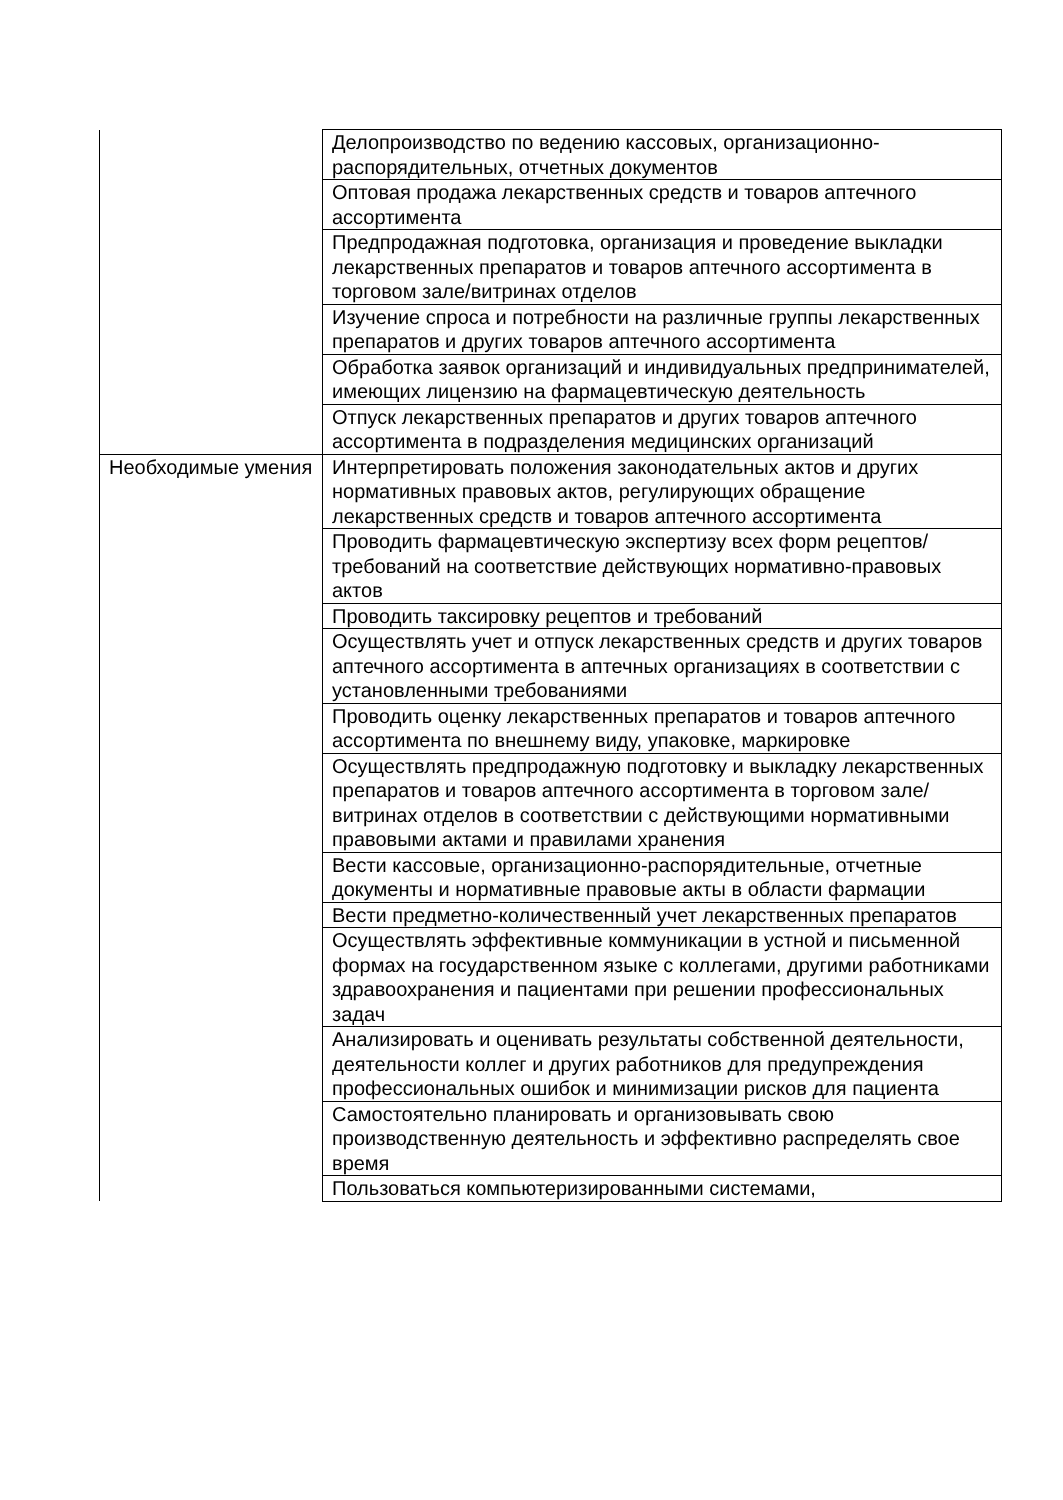| | Делопроизводство по ведению кассовых, организационно-распорядительных, отчетных документов |
| | Оптовая продажа лекарственных средств и товаров аптечного ассортимента |
| | Предпродажная подготовка, организация и проведение выкладки лекарственных препаратов и товаров аптечного ассортимента в торговом зале/витринах отделов |
| | Изучение спроса и потребности на различные группы лекарственных препаратов и других товаров аптечного ассортимента |
| | Обработка заявок организаций и индивидуальных предпринимателей, имеющих лицензию на фармацевтическую деятельность |
| | Отпуск лекарственных препаратов и других товаров аптечного ассортимента в подразделения медицинских организаций |
| Необходимые умения | Интерпретировать положения законодательных актов и других нормативных правовых актов, регулирующих обращение лекарственных средств и товаров аптечного ассортимента |
| | Проводить фармацевтическую экспертизу всех форм рецептов/требований на соответствие действующих нормативно-правовых актов |
| | Проводить таксировку рецептов и требований |
| | Осуществлять учет и отпуск лекарственных средств и других товаров аптечного ассортимента в аптечных организациях в соответствии с установленными требованиями |
| | Проводить оценку лекарственных препаратов и товаров аптечного ассортимента по внешнему виду, упаковке, маркировке |
| | Осуществлять предпродажную подготовку и выкладку лекарственных препаратов и товаров аптечного ассортимента в торговом зале/витринах отделов в соответствии с действующими нормативными правовыми актами и правилами хранения |
| | Вести кассовые, организационно-распорядительные, отчетные документы и нормативные правовые акты в области фармации |
| | Вести предметно-количественный учет лекарственных препаратов |
| | Осуществлять эффективные коммуникации в устной и письменной формах на государственном языке с коллегами, другими работниками здравоохранения и пациентами при решении профессиональных задач |
| | Анализировать и оценивать результаты собственной деятельности, деятельности коллег и других работников для предупреждения профессиональных ошибок и минимизации рисков для пациента |
| | Самостоятельно планировать и организовывать свою производственную деятельность и эффективно распределять свое время |
| | Пользоваться компьютеризированными системами, |